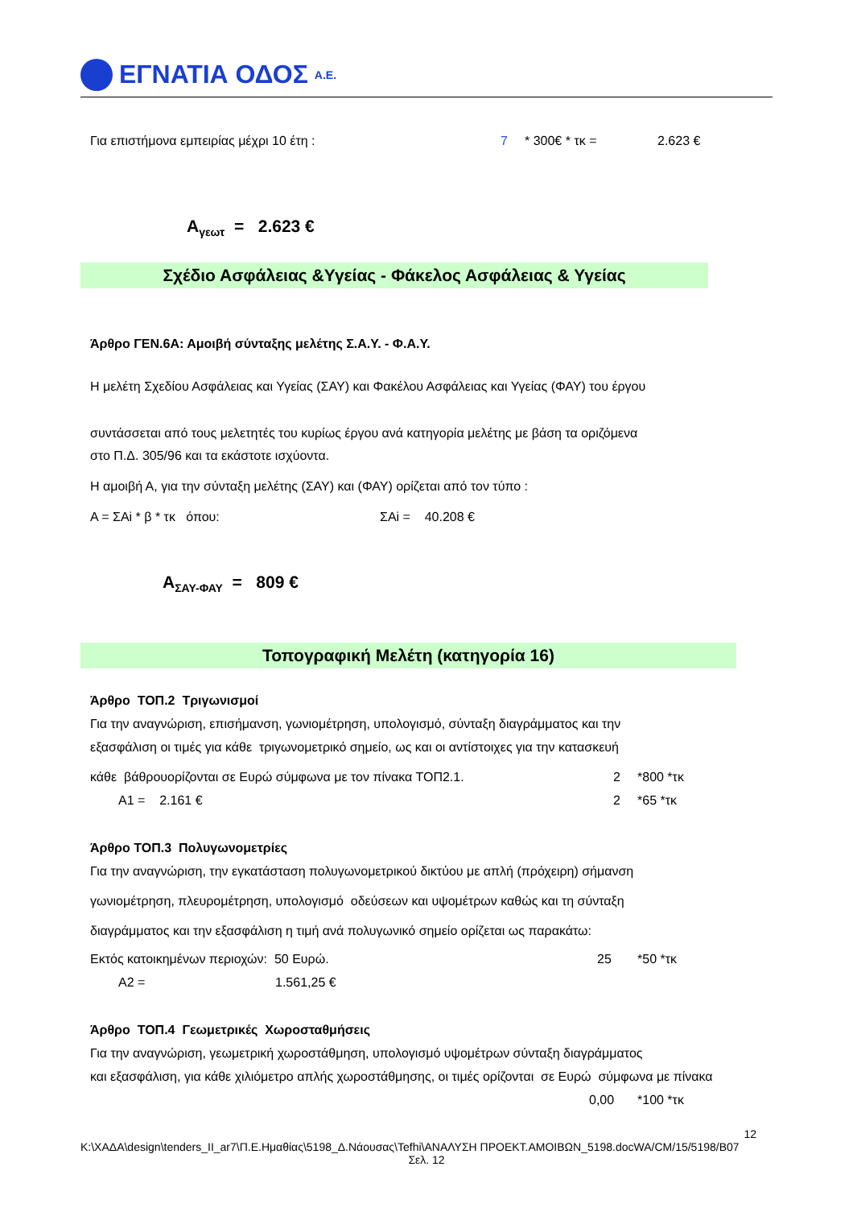ΕΓΝΑΤΙΑ ΟΔΟΣ Α.Ε.
Για επιστήμονα εμπειρίας μέχρι 10 έτη : 7 * 300€ * τκ = 2.623 €
Α<sub>γεωτ</sub> = 2.623 €
Σχέδιο Ασφάλειας &Υγείας - Φάκελος Ασφάλειας & Υγείας
Άρθρο ΓΕΝ.6Α: Αμοιβή σύνταξης μελέτης Σ.Α.Υ. - Φ.Α.Υ.
Η μελέτη Σχεδίου Ασφάλειας και Υγείας (ΣΑΥ) και Φακέλου Ασφάλειας και Υγείας (ΦΑΥ) του έργου
συντάσσεται από τους μελετητές του κυρίως έργου ανά κατηγορία μελέτης με βάση τα οριζόμενα
στο Π.Δ. 305/96 και τα εκάστοτε ισχύοντα.
Η αμοιβή Α, για την σύνταξη μελέτης (ΣΑΥ) και (ΦΑΥ) ορίζεται από τον τύπο :
Α = ΣΑi * β * τκ όπου: ΣΑi = 40.208 €
Α<sub>ΣΑΥ-ΦΑΥ</sub> = 809 €
Τοπογραφική Μελέτη (κατηγορία 16)
Άρθρο ΤΟΠ.2 Τριγωνισμοί
Για την αναγνώριση, επισήμανση, γωνιομέτρηση, υπολογισμό, σύνταξη διαγράμματος και την
εξασφάλιση οι τιμές για κάθε τριγωνομετρικό σημείο, ως και οι αντίστοιχες για την κατασκευή
κάθε βάθρουορίζονται σε Ευρώ σύμφωνα με τον πίνακα ΤΟΠ2.1. 2 *800 *τκ
Α1 = 2.161 € 2 *65 *τκ
Άρθρο ΤΟΠ.3 Πολυγωνομετρίες
Για την αναγνώριση, την εγκατάσταση πολυγωνομετρικού δικτύου με απλή (πρόχειρη) σήμανση
γωνιομέτρηση, πλευρομέτρηση, υπολογισμό οδεύσεων και υψομέτρων καθώς και τη σύνταξη
διαγράμματος και την εξασφάλιση η τιμή ανά πολυγωνικό σημείο ορίζεται ως παρακάτω:
Εκτός κατοικημένων περιοχών: 50 Ευρώ. 25 *50 *τκ
Α2 = 1.561,25 €
Άρθρο ΤΟΠ.4 Γεωμετρικές Χωροσταθμήσεις
Για την αναγνώριση, γεωμετρική χωροστάθμηση, υπολογισμό υψομέτρων σύνταξη διαγράμματος
και εξασφάλιση, για κάθε χιλιόμετρο απλής χωροστάθμησης, οι τιμές ορίζονται σε Ευρώ σύμφωνα με πίνακα
0,00 *100 *τκ
12
K:\ΧΑΔΑ\design\tenders_II_ar7\Π.Ε.Ημαθίας\5198_Δ.Νάουσας\Tefhi\ΑΝΑΛΥΣΗ ΠΡΟΕΚΤ.ΑΜΟΙΒΩΝ_5198.docWA/CM/15/5198/B07
Σελ. 12